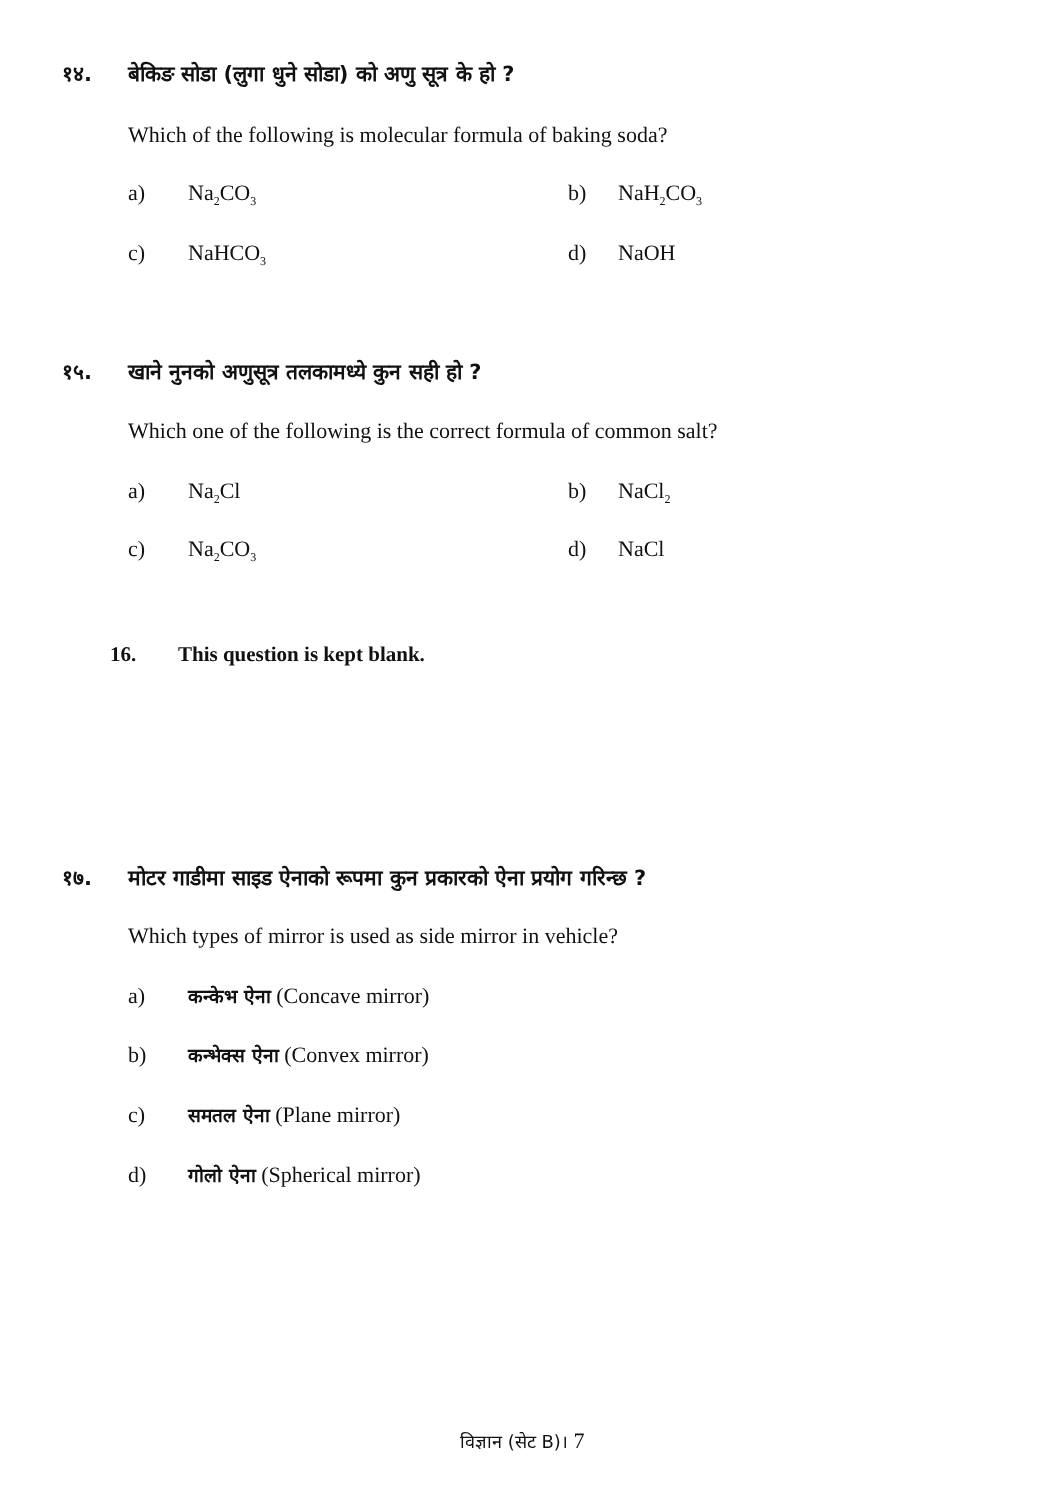१४. बेकिङ सोडा (लुगा धुने सोडा) को अणु सूत्र के हो ?
Which of the following is molecular formula of baking soda?
a) Na<sub>2</sub>CO<sub>3</sub> b) NaH<sub>2</sub>CO<sub>3</sub>
c) NaHCO<sub>3</sub> d) NaOH
१५. खाने नुनको अणुसूत्र तलकामध्ये कुन सही हो ?
Which one of the following is the correct formula of common salt?
a) Na<sub>2</sub>Cl b) NaCl<sub>2</sub>
c) Na<sub>2</sub>CO<sub>3</sub> d) NaCl
16. This question is kept blank.
१७. मोटर गाडीमा साइड ऐनाको रूपमा कुन प्रकारको ऐना प्रयोग गरिन्छ ?
Which types of mirror is used as side mirror in vehicle?
a) कन्केभ ऐना (Concave mirror)
b) कन्भेक्स ऐना (Convex mirror)
c) समतल ऐना (Plane mirror)
d) गोलो ऐना (Spherical mirror)
विज्ञान (सेट B)। 7